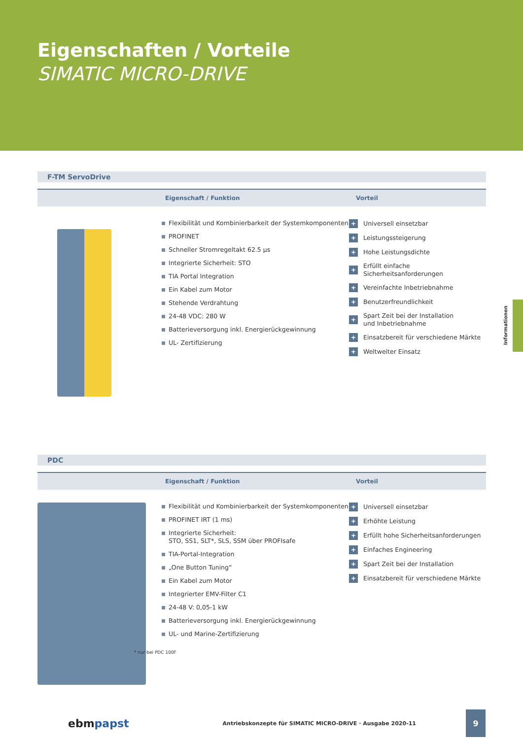Eigenschaften / Vorteile
SIMATIC MICRO-DRIVE
F-TM ServoDrive
| | Eigenschaft / Funktion | Vorteil |
Flexibilität und Kombinierbarkeit der Systemkomponenten
PROFINET
Schneller Stromregeltakt 62.5 µs
Integrierte Sicherheit: STO
TIA Portal Integration
Ein Kabel zum Motor
Stehende Verdrahtung
24-48 VDC: 280 W
Batterieversorgung inkl. Energierückgewinnung
UL- Zertifizierung
+ Universell einsetzbar
+ Leistungssteigerung
+ Hohe Leistungsdichte
+ Erfüllt einfache Sicherheitsanforderungen
+ Vereinfachte Inbetriebnahme
+ Benutzerfreundlichkeit
+ Spart Zeit bei der Installation
und Inbetriebnahme
+ Einsatzbereit für verschiedene Märkte
+ Weltweiter Einsatz
PDC
| | Eigenschaft / Funktion | Vorteil |
Flexibilität und Kombinierbarkeit der Systemkomponenten
PROFINET IRT (1 ms)
Integrierte Sicherheit:
STO, SS1, SLT*, SLS, SSM über PROFIsafe
TIA-Portal-Integration
„One Button Tuning“
Ein Kabel zum Motor
Integrierter EMV-Filter C1
24-48 V: 0,05-1 kW
Batterieversorgung inkl. Energierückgewinnung
UL- und Marine-Zertifizierung
* nur bei PDC 100F
+ Universell einsetzbar
+ Erhöhte Leistung
+ Erfüllt hohe Sicherheitsanforderungen
+ Einfaches Engineering
+ Spart Zeit bei der Installation
+ Einsatzbereit für verschiedene Märkte
Informationen
ebmpapst Antriebskonzepte für SIMATIC MICRO-DRIVE · Ausgabe 2020-11 9